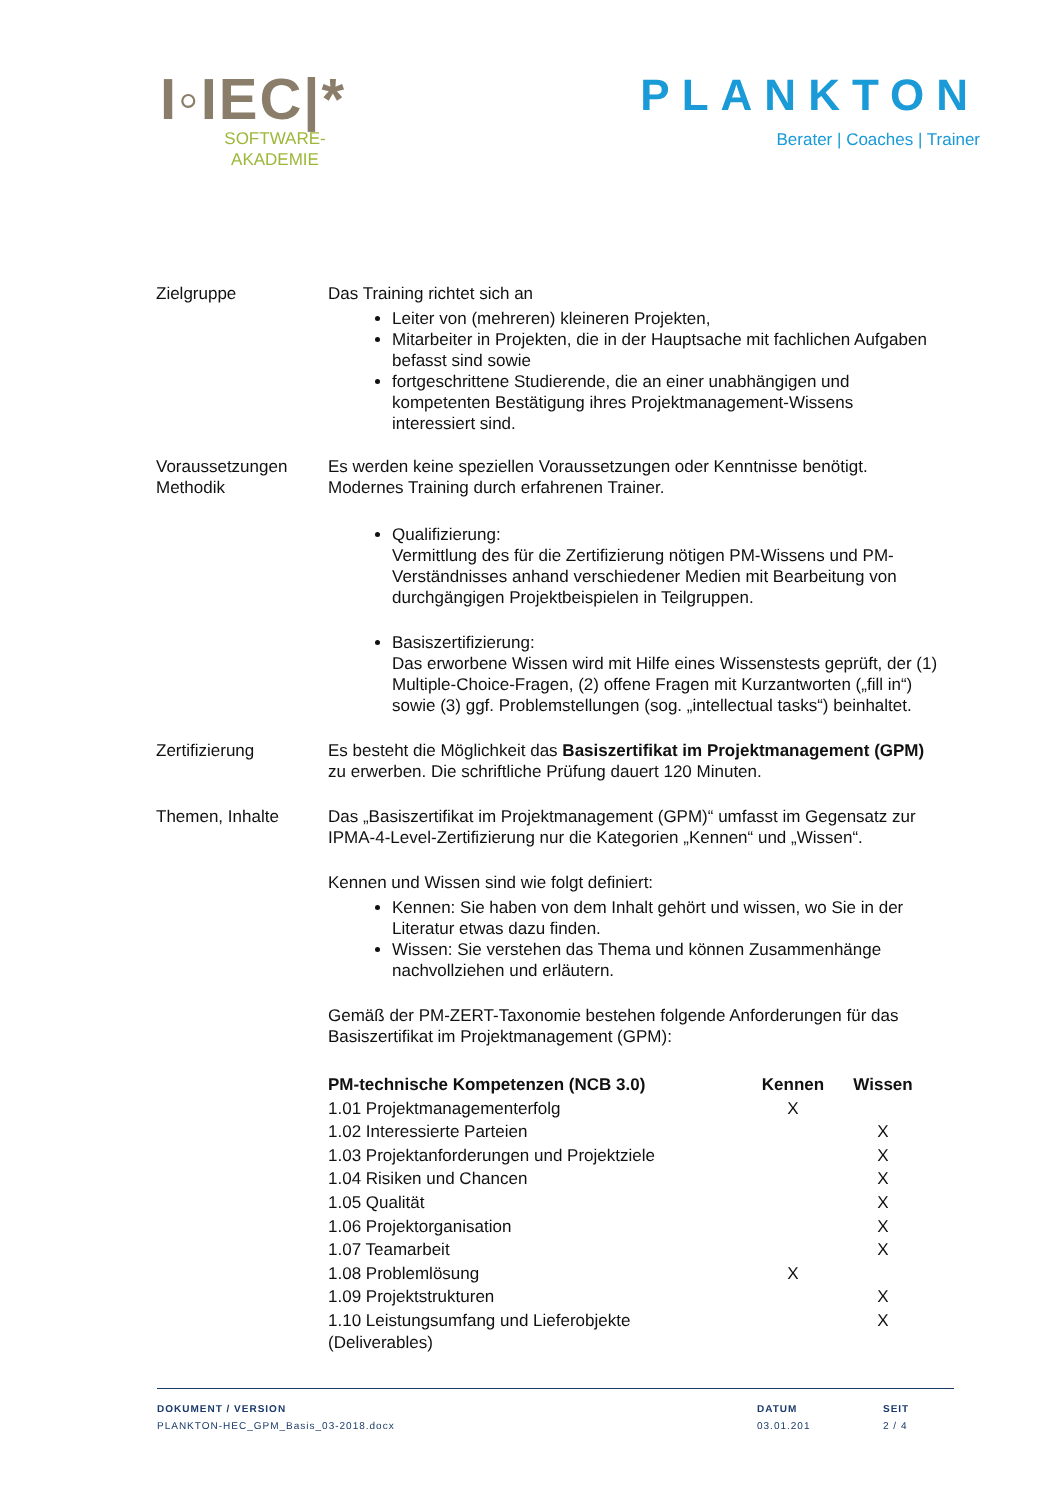I◦IEC|*
SOFTWARE-
AKADEMIE
PLANKTON
Berater | Coaches | Trainer
Zielgruppe Das Training richtet sich an
Leiter von (mehreren) kleineren Projekten,
Mitarbeiter in Projekten, die in der Hauptsache mit fachlichen Aufgaben befasst sind sowie
fortgeschrittene Studierende, die an einer unabhängigen und kompetenten Bestätigung ihres Projektmanagement-Wissens interessiert sind.
Voraussetzungen
Methodik
Es werden keine speziellen Voraussetzungen oder Kenntnisse benötigt.
Modernes Training durch erfahrenen Trainer.
Qualifizierung:
Vermittlung des für die Zertifizierung nötigen PM-Wissens und PM-Verständnisses anhand verschiedener Medien mit Bearbeitung von durchgängigen Projektbeispielen in Teilgruppen.
Basiszertifizierung:
Das erworbene Wissen wird mit Hilfe eines Wissenstests geprüft, der (1) Multiple-Choice-Fragen, (2) offene Fragen mit Kurzantworten („fill in“) sowie (3) ggf. Problemstellungen (sog. „intellectual tasks“) beinhaltet.
Zertifizierung Es besteht die Möglichkeit das Basiszertifikat im Projektmanagement (GPM) zu erwerben. Die schriftliche Prüfung dauert 120 Minuten.
Themen, Inhalte Das „Basiszertifikat im Projektmanagement (GPM)“ umfasst im Gegensatz zur IPMA-4-Level-Zertifizierung nur die Kategorien „Kennen“ und „Wissen“.
Kennen und Wissen sind wie folgt definiert:
Kennen: Sie haben von dem Inhalt gehört und wissen, wo Sie in der Literatur etwas dazu finden.
Wissen: Sie verstehen das Thema und können Zusammenhänge nachvollziehen und erläutern.
Gemäß der PM-ZERT-Taxonomie bestehen folgende Anforderungen für das Basiszertifikat im Projektmanagement (GPM):
| PM-technische Kompetenzen (NCB 3.0) | Kennen | Wissen |
| --- | --- | --- |
| 1.01 Projektmanagementerfolg | X | |
| 1.02 Interessierte Parteien | | X |
| 1.03 Projektanforderungen und Projektziele | | X |
| 1.04 Risiken und Chancen | | X |
| 1.05 Qualität | | X |
| 1.06 Projektorganisation | | X |
| 1.07 Teamarbeit | | X |
| 1.08 Problemlösung | X | |
| 1.09 Projektstrukturen | | X |
| 1.10 Leistungsumfang und Lieferobjekte (Deliverables) | | X |
DOKUMENT / VERSION
PLANKTON-HEC_GPM_Basis_03-2018.docx
DATUM
03.01.201
SEIT
2 / 4